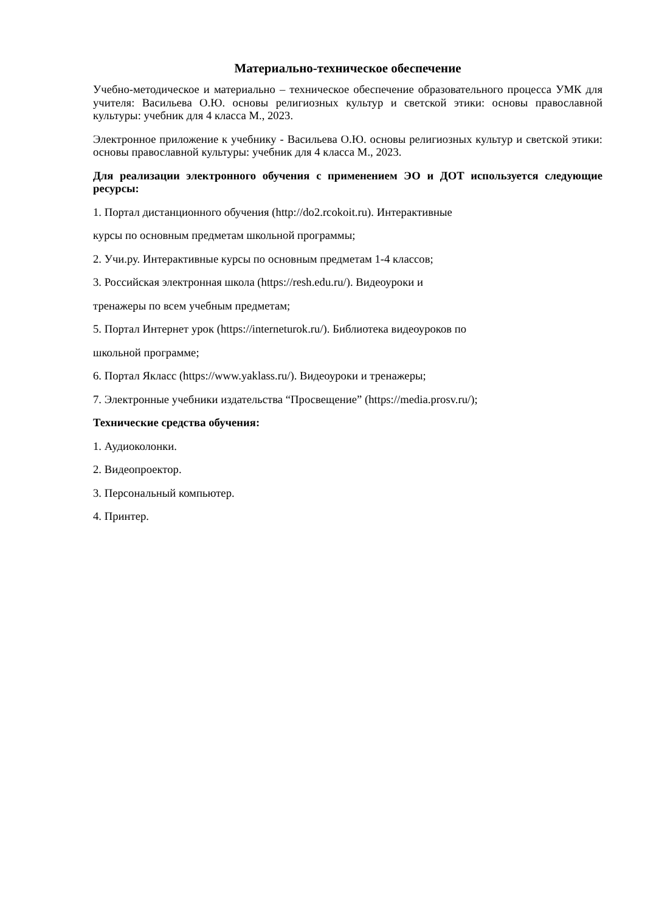Материально-техническое обеспечение
Учебно-методическое и материально – техническое обеспечение образовательного процесса УМК для учителя: Васильева О.Ю. основы религиозных культур и светской этики: основы православной культуры: учебник для 4 класса М., 2023.
Электронное приложение к учебнику - Васильева О.Ю. основы религиозных культур и светской этики: основы православной культуры: учебник для 4 класса М., 2023.
Для реализации электронного обучения с применением ЭО и ДОТ используется следующие ресурсы:
1. Портал дистанционного обучения (http://do2.rcokoit.ru). Интерактивные
курсы по основным предметам школьной программы;
2. Учи.ру. Интерактивные курсы по основным предметам 1-4 классов;
3. Российская электронная школа (https://resh.edu.ru/). Видеоуроки и
тренажеры по всем учебным предметам;
5. Портал Интернет урок (https://interneturok.ru/). Библиотека видеоуроков по
школьной программе;
6. Портал Якласс (https://www.yaklass.ru/). Видеоуроки и тренажеры;
7. Электронные учебники издательства “Просвещение” (https://media.prosv.ru/);
Технические средства обучения:
1. Аудиоколонки.
2. Видеопроектор.
3. Персональный компьютер.
4. Принтер.